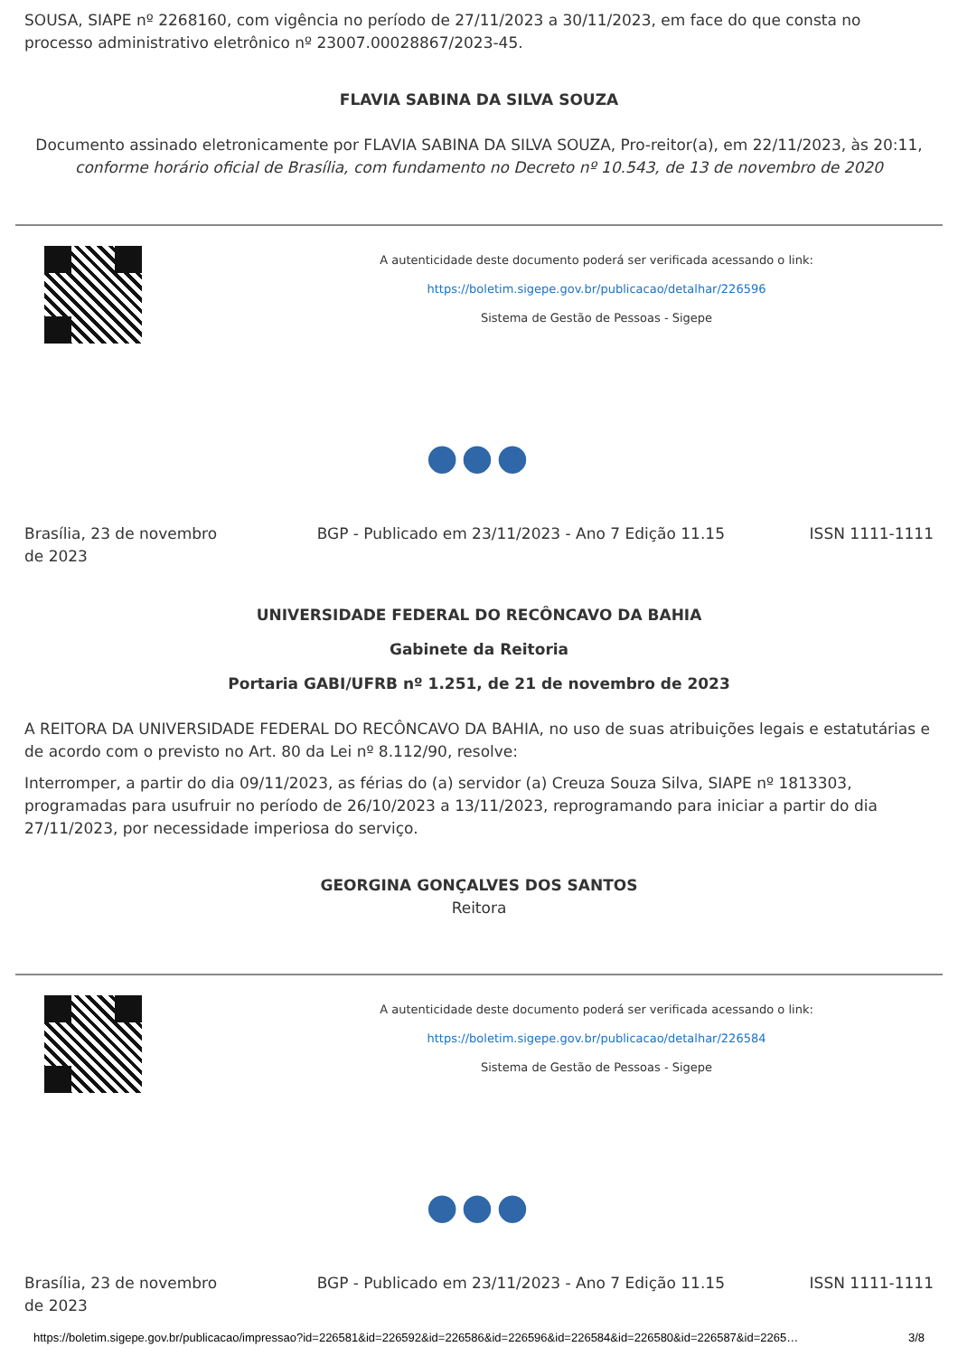SOUSA, SIAPE nº 2268160, com vigência no período de 27/11/2023 a 30/11/2023, em face do que consta no processo administrativo eletrônico nº 23007.00028867/2023-45.
FLAVIA SABINA DA SILVA SOUZA
Documento assinado eletronicamente por FLAVIA SABINA DA SILVA SOUZA, Pro-reitor(a), em 22/11/2023, às 20:11,
conforme horário oficial de Brasília, com fundamento no Decreto nº 10.543, de 13 de novembro de 2020
A autenticidade deste documento poderá ser verificada acessando o link:
https://boletim.sigepe.gov.br/publicacao/detalhar/226596
Sistema de Gestão de Pessoas - Sigepe
●●●
Brasília, 23 de novembro de 2023 BGP - Publicado em 23/11/2023 - Ano 7 Edição 11.15 ISSN 1111-1111
UNIVERSIDADE FEDERAL DO RECÔNCAVO DA BAHIA
Gabinete da Reitoria
Portaria GABI/UFRB nº 1.251, de 21 de novembro de 2023
A REITORA DA UNIVERSIDADE FEDERAL DO RECÔNCAVO DA BAHIA, no uso de suas atribuições legais e estatutárias e de acordo com o previsto no Art. 80 da Lei nº 8.112/90, resolve:
Interromper, a partir do dia 09/11/2023, as férias do (a) servidor (a) Creuza Souza Silva, SIAPE nº 1813303, programadas para usufruir no período de 26/10/2023 a 13/11/2023, reprogramando para iniciar a partir do dia 27/11/2023, por necessidade imperiosa do serviço.
GEORGINA GONÇALVES DOS SANTOS
Reitora
A autenticidade deste documento poderá ser verificada acessando o link:
https://boletim.sigepe.gov.br/publicacao/detalhar/226584
Sistema de Gestão de Pessoas - Sigepe
●●●
Brasília, 23 de novembro de 2023 BGP - Publicado em 23/11/2023 - Ano 7 Edição 11.15 ISSN 1111-1111
https://boletim.sigepe.gov.br/publicacao/impressao?id=226581&id=226592&id=226586&id=226596&id=226584&id=226580&id=226587&id=2265… 3/8